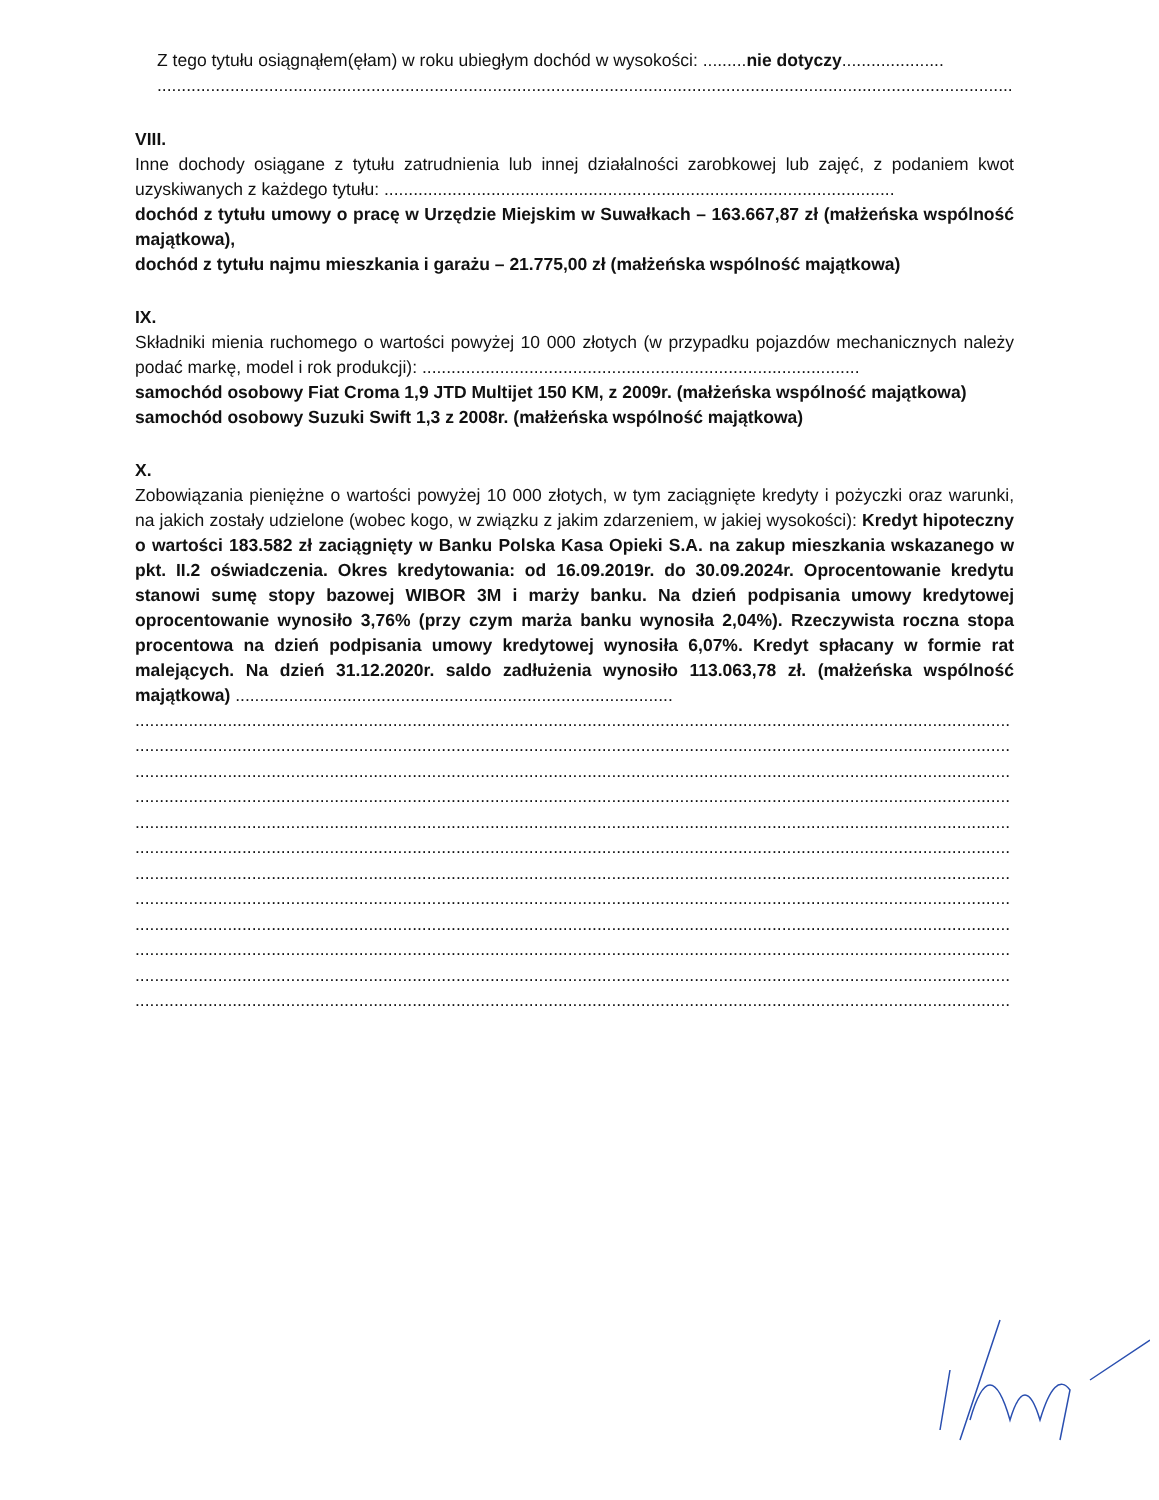Z tego tytułu osiągnąłem(ęłam) w roku ubiegłym dochód w wysokości: .........nie dotyczy.....................
................................................................................................................................................................................
VIII.
Inne dochody osiągane z tytułu zatrudnienia lub innej działalności zarobkowej lub zajęć, z podaniem kwot uzyskiwanych z każdego tytułu: .........................................................................................................
dochód z tytułu umowy o pracę w Urzędzie Miejskim w Suwałkach – 163.667,87 zł (małżeńska wspólność majątkowa),
dochód z tytułu najmu mieszkania i garażu – 21.775,00 zł (małżeńska wspólność majątkowa)
IX.
Składniki mienia ruchomego o wartości powyżej 10 000 złotych (w przypadku pojazdów mechanicznych należy podać markę, model i rok produkcji): ..........................................................................................
samochód osobowy Fiat Croma 1,9 JTD Multijet 150 KM, z 2009r. (małżeńska wspólność majątkowa)
samochód osobowy Suzuki Swift 1,3 z 2008r. (małżeńska wspólność majątkowa)
X.
Zobowiązania pieniężne o wartości powyżej 10 000 złotych, w tym zaciągnięte kredyty i pożyczki oraz warunki, na jakich zostały udzielone (wobec kogo, w związku z jakim zdarzeniem, w jakiej wysokości): Kredyt hipoteczny o wartości 183.582 zł zaciągnięty w Banku Polska Kasa Opieki S.A. na zakup mieszkania wskazanego w pkt. II.2 oświadczenia. Okres kredytowania: od 16.09.2019r. do 30.09.2024r. Oprocentowanie kredytu stanowi sumę stopy bazowej WIBOR 3M i marży banku. Na dzień podpisania umowy kredytowej oprocentowanie wynosiło 3,76% (przy czym marża banku wynosiła 2,04%). Rzeczywista roczna stopa procentowa na dzień podpisania umowy kredytowej wynosiła 6,07%. Kredyt spłacany w formie rat malejących. Na dzień 31.12.2020r. saldo zadłużenia wynosiło 113.063,78 zł. (małżeńska wspólność majątkowa) ..........................................................................................
....................................................................................................................................................................................
....................................................................................................................................................................................
....................................................................................................................................................................................
....................................................................................................................................................................................
....................................................................................................................................................................................
....................................................................................................................................................................................
....................................................................................................................................................................................
....................................................................................................................................................................................
....................................................................................................................................................................................
....................................................................................................................................................................................
....................................................................................................................................................................................
....................................................................................................................................................................................